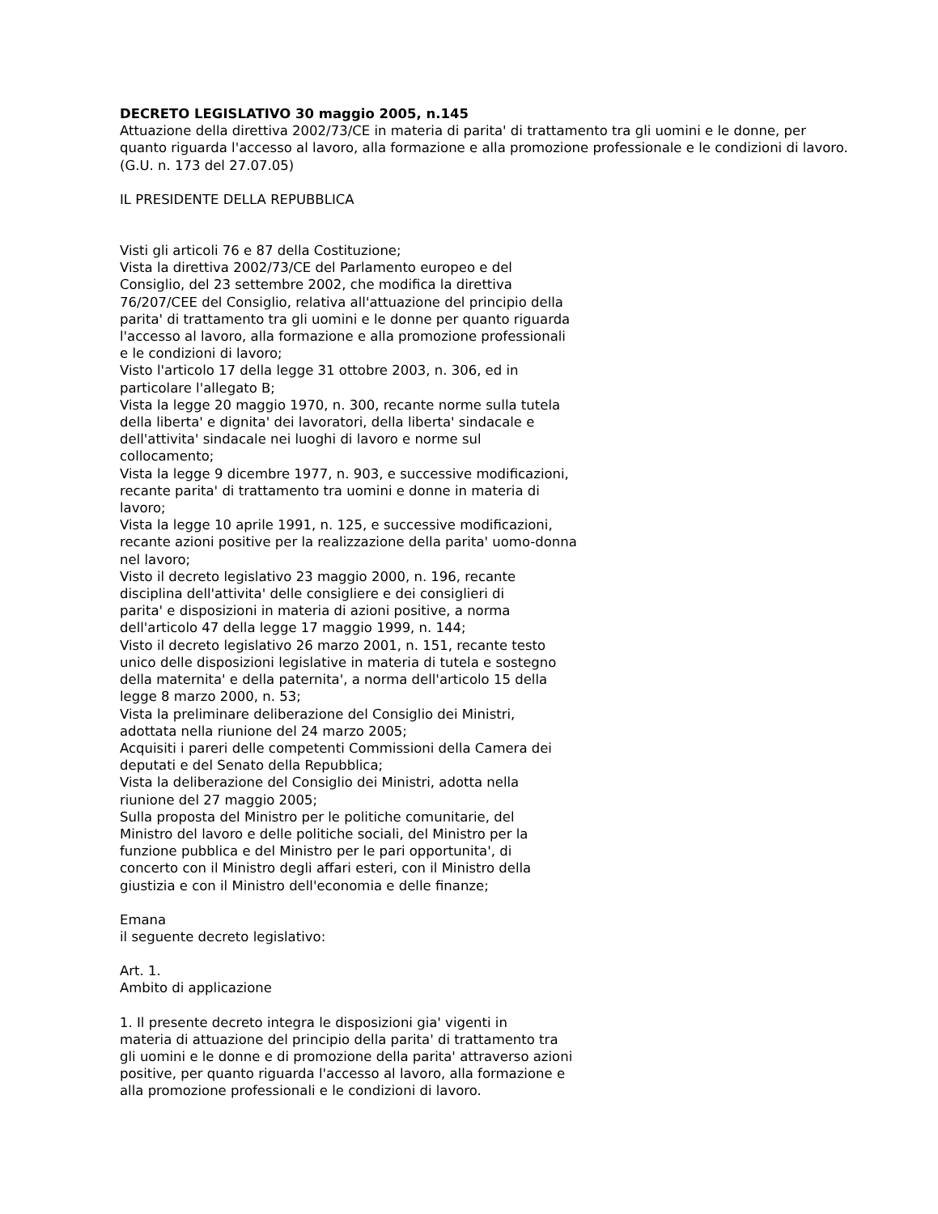DECRETO LEGISLATIVO 30 maggio 2005, n.145
Attuazione della direttiva 2002/73/CE in materia di parita' di trattamento tra gli uomini e le donne, per
quanto riguarda l'accesso al lavoro, alla formazione e alla promozione professionale e le condizioni di lavoro.
(G.U. n. 173 del 27.07.05)
IL PRESIDENTE DELLA REPUBBLICA
Visti gli articoli 76 e 87 della Costituzione;
Vista la direttiva 2002/73/CE del Parlamento europeo e del
Consiglio, del 23 settembre 2002, che modifica la direttiva
76/207/CEE del Consiglio, relativa all'attuazione del principio della
parita' di trattamento tra gli uomini e le donne per quanto riguarda
l'accesso al lavoro, alla formazione e alla promozione professionali
e le condizioni di lavoro;
Visto l'articolo 17 della legge 31 ottobre 2003, n. 306, ed in
particolare l'allegato B;
Vista la legge 20 maggio 1970, n. 300, recante norme sulla tutela
della liberta' e dignita' dei lavoratori, della liberta' sindacale e
dell'attivita' sindacale nei luoghi di lavoro e norme sul
collocamento;
Vista la legge 9 dicembre 1977, n. 903, e successive modificazioni,
recante parita' di trattamento tra uomini e donne in materia di
lavoro;
Vista la legge 10 aprile 1991, n. 125, e successive modificazioni,
recante azioni positive per la realizzazione della parita' uomo-donna
nel lavoro;
Visto il decreto legislativo 23 maggio 2000, n. 196, recante
disciplina dell'attivita' delle consigliere e dei consiglieri di
parita' e disposizioni in materia di azioni positive, a norma
dell'articolo 47 della legge 17 maggio 1999, n. 144;
Visto il decreto legislativo 26 marzo 2001, n. 151, recante testo
unico delle disposizioni legislative in materia di tutela e sostegno
della maternita' e della paternita', a norma dell'articolo 15 della
legge 8 marzo 2000, n. 53;
Vista la preliminare deliberazione del Consiglio dei Ministri,
adottata nella riunione del 24 marzo 2005;
Acquisiti i pareri delle competenti Commissioni della Camera dei
deputati e del Senato della Repubblica;
Vista la deliberazione del Consiglio dei Ministri, adotta nella
riunione del 27 maggio 2005;
Sulla proposta del Ministro per le politiche comunitarie, del
Ministro del lavoro e delle politiche sociali, del Ministro per la
funzione pubblica e del Ministro per le pari opportunita', di
concerto con il Ministro degli affari esteri, con il Ministro della
giustizia e con il Ministro dell'economia e delle finanze;
Emana
il seguente decreto legislativo:
Art. 1.
Ambito di applicazione
1. Il presente decreto integra le disposizioni gia' vigenti in
materia di attuazione del principio della parita' di trattamento tra
gli uomini e le donne e di promozione della parita' attraverso azioni
positive, per quanto riguarda l'accesso al lavoro, alla formazione e
alla promozione professionali e le condizioni di lavoro.